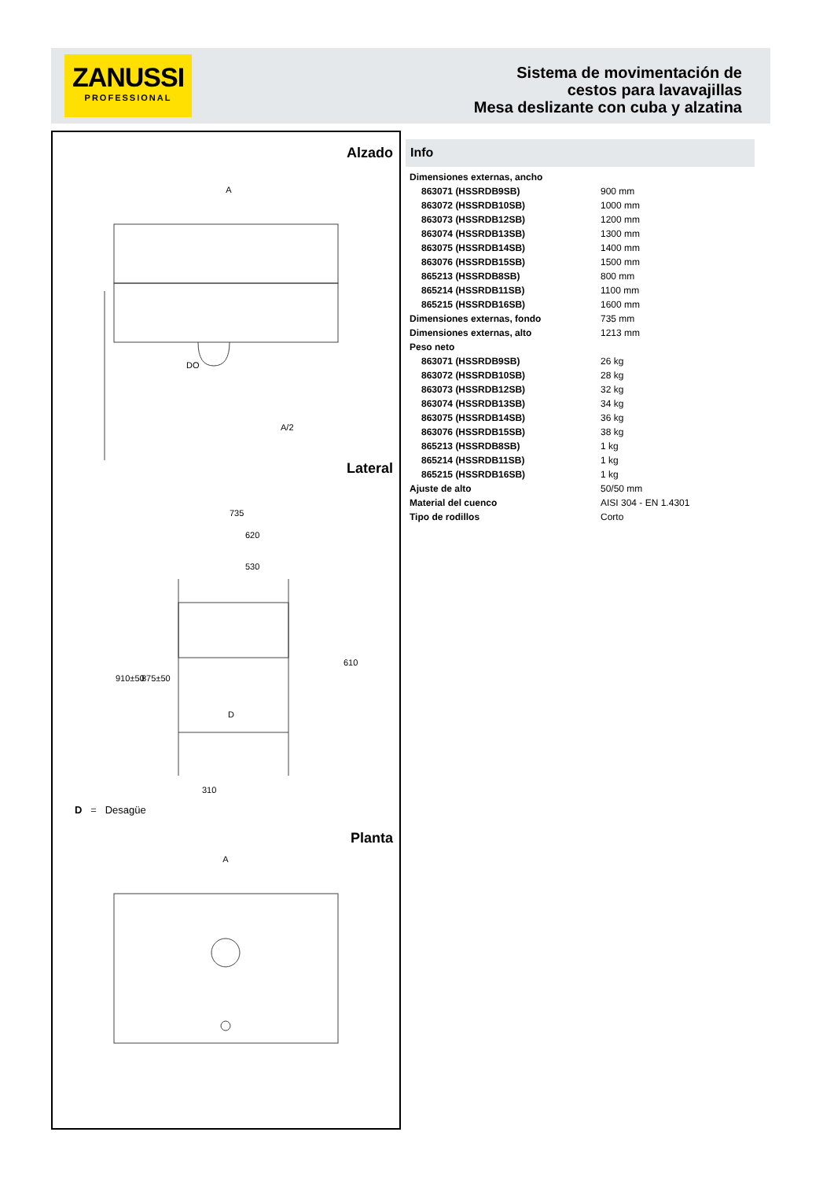ZANUSSI
PROFESSIONAL
Sistema de movimentación de
cestos para lavavajillas
Mesa deslizante con cuba y alzatina
Alzado
A
DO
A/2
Lateral
735
620
530
D
310
910±50
875±50
610
D = Desagüe
Planta
A
Info
| Dimensiones externas, ancho | |
| 863071 (HSSRDB9SB) | 900 mm |
| 863072 (HSSRDB10SB) | 1000 mm |
| 863073 (HSSRDB12SB) | 1200 mm |
| 863074 (HSSRDB13SB) | 1300 mm |
| 863075 (HSSRDB14SB) | 1400 mm |
| 863076 (HSSRDB15SB) | 1500 mm |
| 865213 (HSSRDB8SB) | 800 mm |
| 865214 (HSSRDB11SB) | 1100 mm |
| 865215 (HSSRDB16SB) | 1600 mm |
| Dimensiones externas, fondo | 735 mm |
| Dimensiones externas, alto | 1213 mm |
| Peso neto | |
| 863071 (HSSRDB9SB) | 26 kg |
| 863072 (HSSRDB10SB) | 28 kg |
| 863073 (HSSRDB12SB) | 32 kg |
| 863074 (HSSRDB13SB) | 34 kg |
| 863075 (HSSRDB14SB) | 36 kg |
| 863076 (HSSRDB15SB) | 38 kg |
| 865213 (HSSRDB8SB) | 1 kg |
| 865214 (HSSRDB11SB) | 1 kg |
| 865215 (HSSRDB16SB) | 1 kg |
| Ajuste de alto | 50/50 mm |
| Material del cuenco | AISI 304 - EN 1.4301 |
| Tipo de rodillos | Corto |